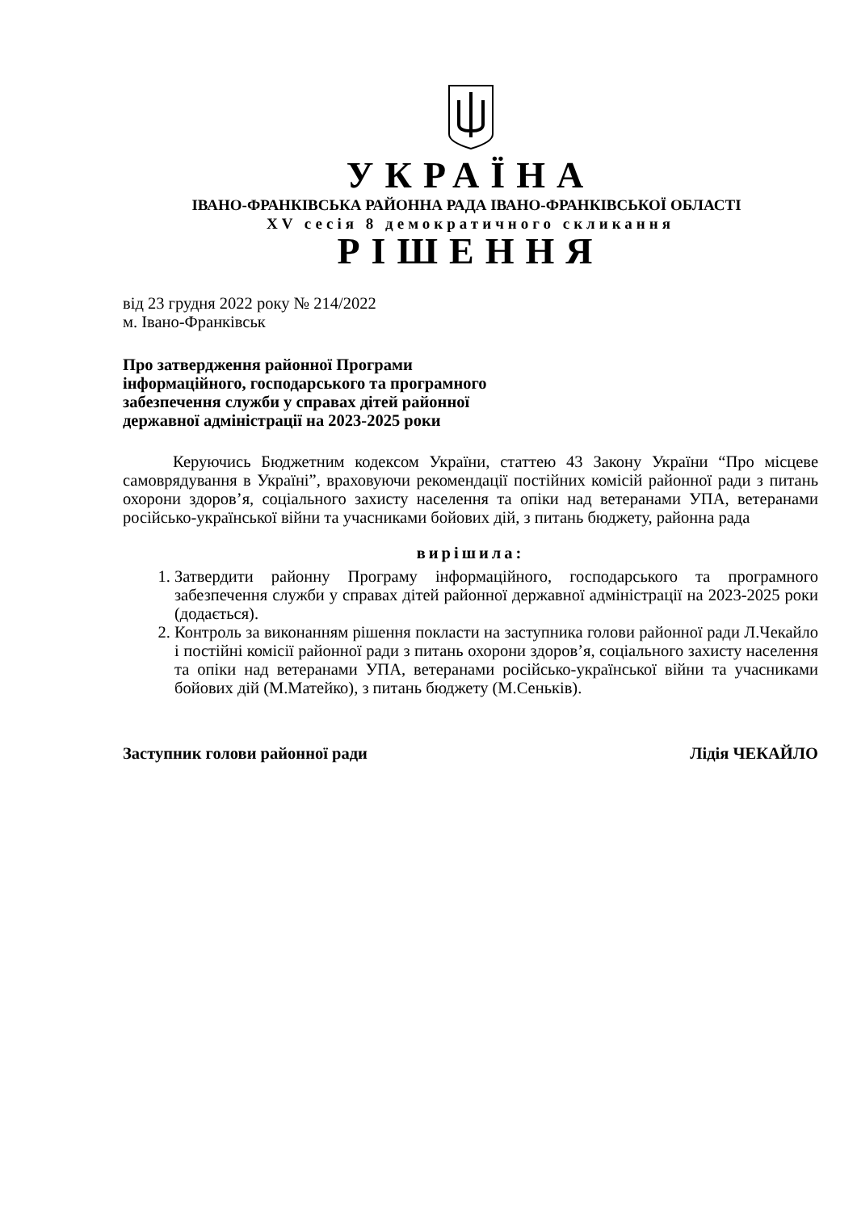УКРАЇНА
ІВАНО-ФРАНКІВСЬКА РАЙОННА РАДА ІВАНО-ФРАНКІВСЬКОЇ ОБЛАСТІ
XV сесія 8 демократичного скликання
РІШЕННЯ
від 23 грудня 2022 року № 214/2022
м. Івано-Франківськ
Про затвердження районної Програми
інформаційного, господарського та програмного
забезпечення служби у справах дітей районної
державної адміністрації на 2023-2025 роки
Керуючись Бюджетним кодексом України, статтею 43 Закону України “Про місцеве самоврядування в Україні”, враховуючи рекомендації постійних комісій районної ради з питань охорони здоров’я, соціального захисту населення та опіки над ветеранами УПА, ветеранами російсько-української війни та учасниками бойових дій, з питань бюджету, районна рада
вирішила:
1. Затвердити районну Програму інформаційного, господарського та програмного забезпечення служби у справах дітей районної державної адміністрації на 2023-2025 роки (додається).
2. Контроль за виконанням рішення покласти на заступника голови районної ради Л.Чекайло і постійні комісії районної ради з питань охорони здоров’я, соціального захисту населення та опіки над ветеранами УПА, ветеранами російсько-української війни та учасниками бойових дій (М.Матейко), з питань бюджету (М.Сеньків).
Заступник голови районної ради Лідія ЧЕКАЙЛО